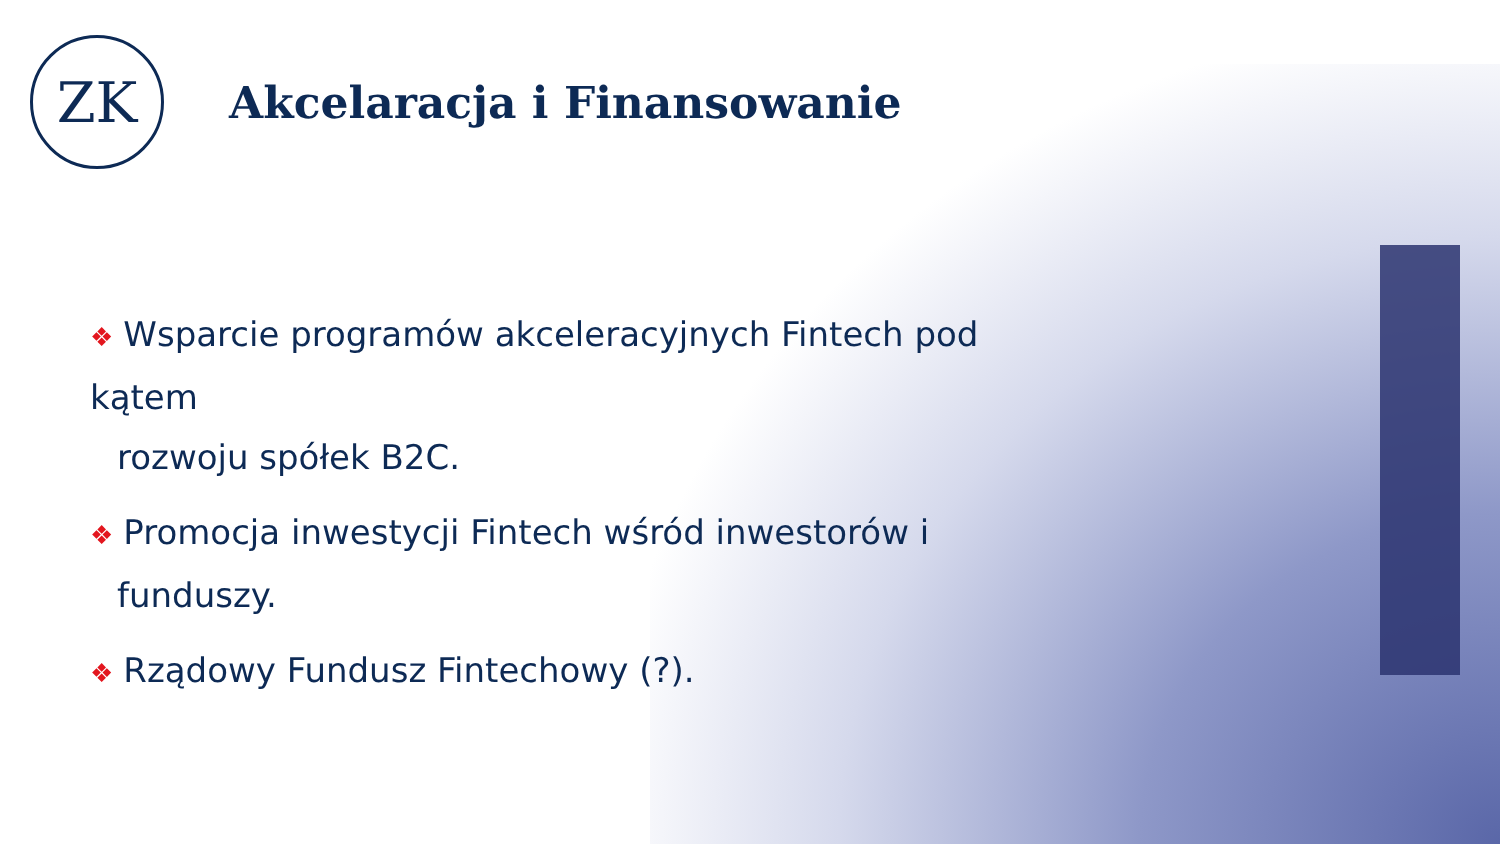ZK
Akcelaracja i Finansowanie
❖ Wsparcie programów akceleracyjnych Fintech pod kątem
rozwoju spółek B2C.
❖ Promocja inwestycji Fintech wśród inwestorów i
funduszy.
❖ Rządowy Fundusz Fintechowy (?).